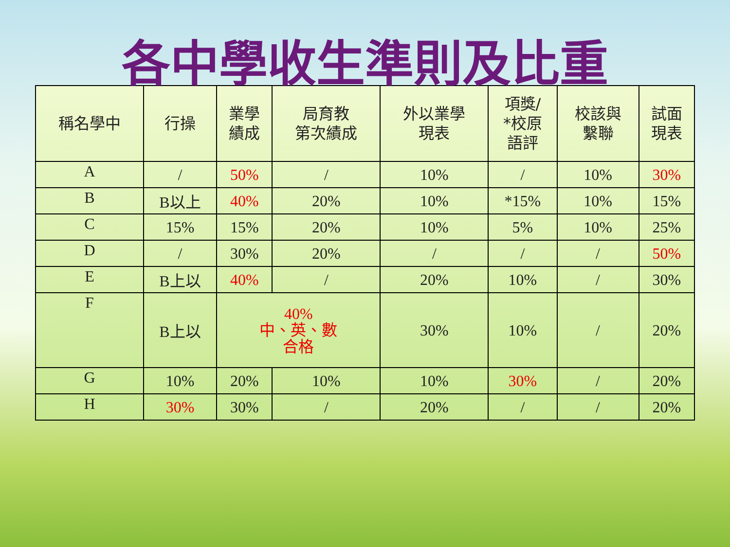各中學收生準則及比重
| 稱名學中 | 行操 | 業學 績成 | 局育教 第次績成 | 外以業學 現表 | 項獎/ *校原 語評 | 校該與 繫聯 | 試面 現表 |
| --- | --- | --- | --- | --- | --- | --- | --- |
| A | / | 50% | / | 10% | / | 10% | 30% |
| B | B以上 | 40% | 20% | 10% | *15% | 10% | 15% |
| C | 15% | 15% | 20% | 10% | 5% | 10% | 25% |
| D | / | 30% | 20% | / | / | / | 50% |
| E | B上以 | 40% | / | 20% | 10% | / | 30% |
| F | B上以 | 40% 中、英、數 合格 | | 30% | 10% | / | 20% |
| G | 10% | 20% | 10% | 10% | 30% | / | 20% |
| H | 30% | 30% | / | 20% | / | / | 20% |